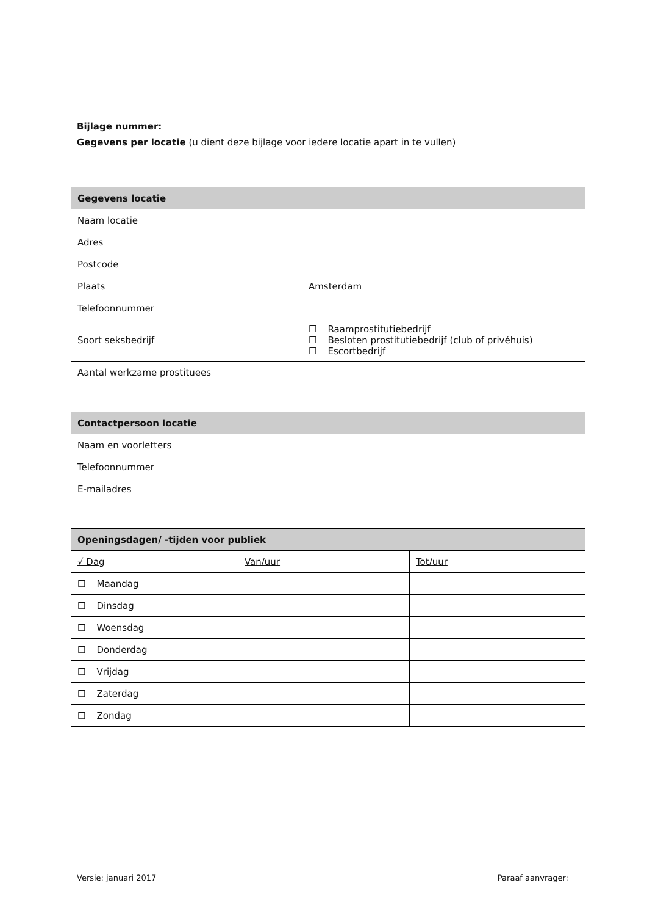Bijlage nummer:
Gegevens per locatie (u dient deze bijlage voor iedere locatie apart in te vullen)
| Gegevens locatie | |
| --- | --- |
| Naam locatie | |
| Adres | |
| Postcode | |
| Plaats | Amsterdam |
| Telefoonnummer | |
| Soort seksbedrijf | ☐ Raamprostitutiebedrijf ☐ Besloten prostitutiebedrijf (club of privéhuis) ☐ Escortbedrijf |
| Aantal werkzame prostituees | |
| Contactpersoon locatie | |
| --- | --- |
| Naam en voorletters | |
| Telefoonnummer | |
| E-mailadres | |
| Openingsdagen/ -tijden voor publiek | | |
| --- | --- | --- |
| √ Dag | Van/uur | Tot/uur |
| ☐ Maandag | | |
| ☐ Dinsdag | | |
| ☐ Woensdag | | |
| ☐ Donderdag | | |
| ☐ Vrijdag | | |
| ☐ Zaterdag | | |
| ☐ Zondag | | |
Versie: januari 2017 Paraaf aanvrager: